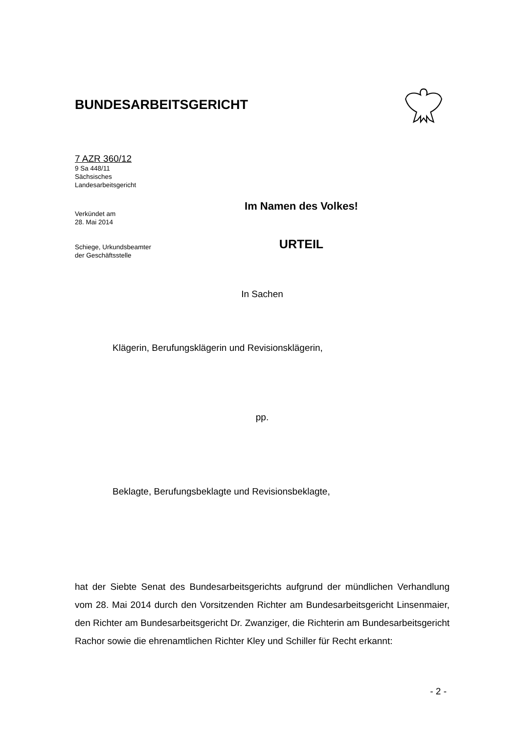BUNDESARBEITSGERICHT
7 AZR 360/12
9 Sa 448/11
Sächsisches
Landesarbeitsgericht
Verkündet am
28. Mai 2014
Schiege, Urkundsbeamter
der Geschäftsstelle
Im Namen des Volkes!
URTEIL
In Sachen
Klägerin, Berufungsklägerin und Revisionsklägerin,
pp.
Beklagte, Berufungsbeklagte und Revisionsbeklagte,
hat der Siebte Senat des Bundesarbeitsgerichts aufgrund der mündlichen Verhandlung vom 28. Mai 2014 durch den Vorsitzenden Richter am Bundesarbeitsgericht Linsenmaier, den Richter am Bundesarbeitsgericht Dr. Zwanziger, die Richterin am Bundesarbeitsgericht Rachor sowie die ehrenamtlichen Richter Kley und Schiller für Recht erkannt:
- 2 -